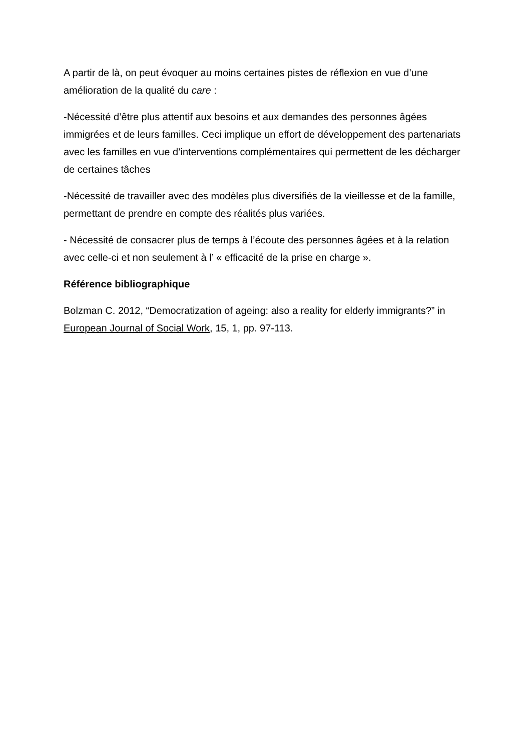A partir de là, on peut évoquer au moins certaines pistes de réflexion en vue d’une amélioration de la qualité du care :
-Nécessité d’être plus attentif aux besoins et aux demandes des personnes âgées immigrées et de leurs familles. Ceci implique un effort de développement des partenariats avec les familles en vue d’interventions complémentaires qui permettent de les décharger de certaines tâches
-Nécessité de travailler avec des modèles plus diversifiés de la vieillesse et de la famille, permettant de prendre en compte des réalités plus variées.
- Nécessité de consacrer plus de temps à l’écoute des personnes âgées et à la relation avec celle-ci et non seulement à l’ « efficacité de la prise en charge ».
Référence bibliographique
Bolzman C. 2012, “Democratization of ageing: also a reality for elderly immigrants?” in European Journal of Social Work, 15, 1, pp. 97-113.